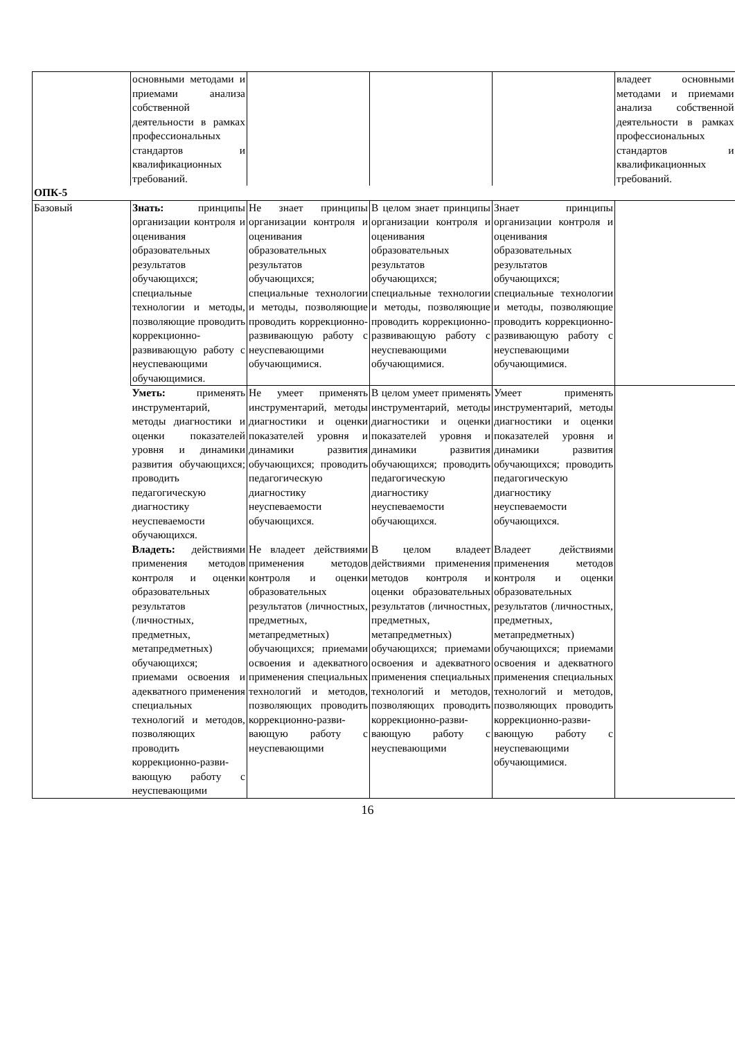| | основными методами и приемами анализа собственной деятельности в рамках профессиональных стандартов и квалификационных требований. | | | | владеет основными методами и приемами анализа собственной деятельности в рамках профессиональных стандартов и квалификационных требований. |
| ОПК-5 | | | | | |
| Базовый | Знать: принципы организации контроля и оценивания образовательных результатов обучающихся; специальные технологии и методы, позволяющие проводить коррекционно-развивающую работу с неуспевающими обучающимися. | Не знает принципы организации контроля и оценивания образовательных результатов обучающихся; специальные технологии и методы, позволяющие проводить коррекционно-развивающую работу с неуспевающими обучающимися. | В целом знает принципы организации контроля и оценивания образовательных результатов обучающихся; специальные технологии и методы, позволяющие проводить коррекционно-развивающую работу с неуспевающими обучающимися. | Знает принципы организации контроля и оценивания образовательных результатов обучающихся; специальные технологии и методы, позволяющие проводить коррекционно-развивающую работу с неуспевающими обучающимися. | |
| | Уметь: применять инструментарий, методы диагностики и оценки показателей уровня и динамики развития обучающихся; проводить педагогическую диагностику неуспеваемости обучающихся. | Не умеет применять инструментарий, методы диагностики и оценки показателей уровня и динамики развития обучающихся; проводить педагогическую диагностику неуспеваемости обучающихся. | В целом умеет применять инструментарий, методы диагностики и оценки показателей уровня и динамики развития обучающихся; проводить педагогическую диагностику неуспеваемости обучающихся. | Умеет применять инструментарий, методы диагностики и оценки показателей уровня и динамики развития обучающихся; проводить педагогическую диагностику неуспеваемости обучающихся. | |
| | Владеть: действиями применения методов контроля и оценки образовательных результатов (личностных, предметных, метапредметных) обучающихся; приемами освоения и адекватного применения специальных технологий и методов, позволяющих проводить коррекционно-разви-вающую работу с неуспевающими | Не владеет действиями применения методов контроля и оценки образовательных результатов (личностных, предметных, метапредметных) обучающихся; приемами освоения и адекватного применения специальных технологий и методов, позволяющих проводить коррекционно-разви-вающую работу с неуспевающими | В целом владеет действиями применения методов контроля и оценки образовательных результатов (личностных, предметных, метапредметных) обучающихся; приемами освоения и адекватного применения специальных технологий и методов, позволяющих проводить коррекционно-разви-вающую работу с неуспевающими | Владеет действиями применения методов контроля и оценки образовательных результатов (личностных, предметных, метапредметных) обучающихся; приемами освоения и адекватного применения специальных технологий и методов, позволяющих проводить коррекционно-разви-вающую работу с неуспевающими обучающимися. | |
16